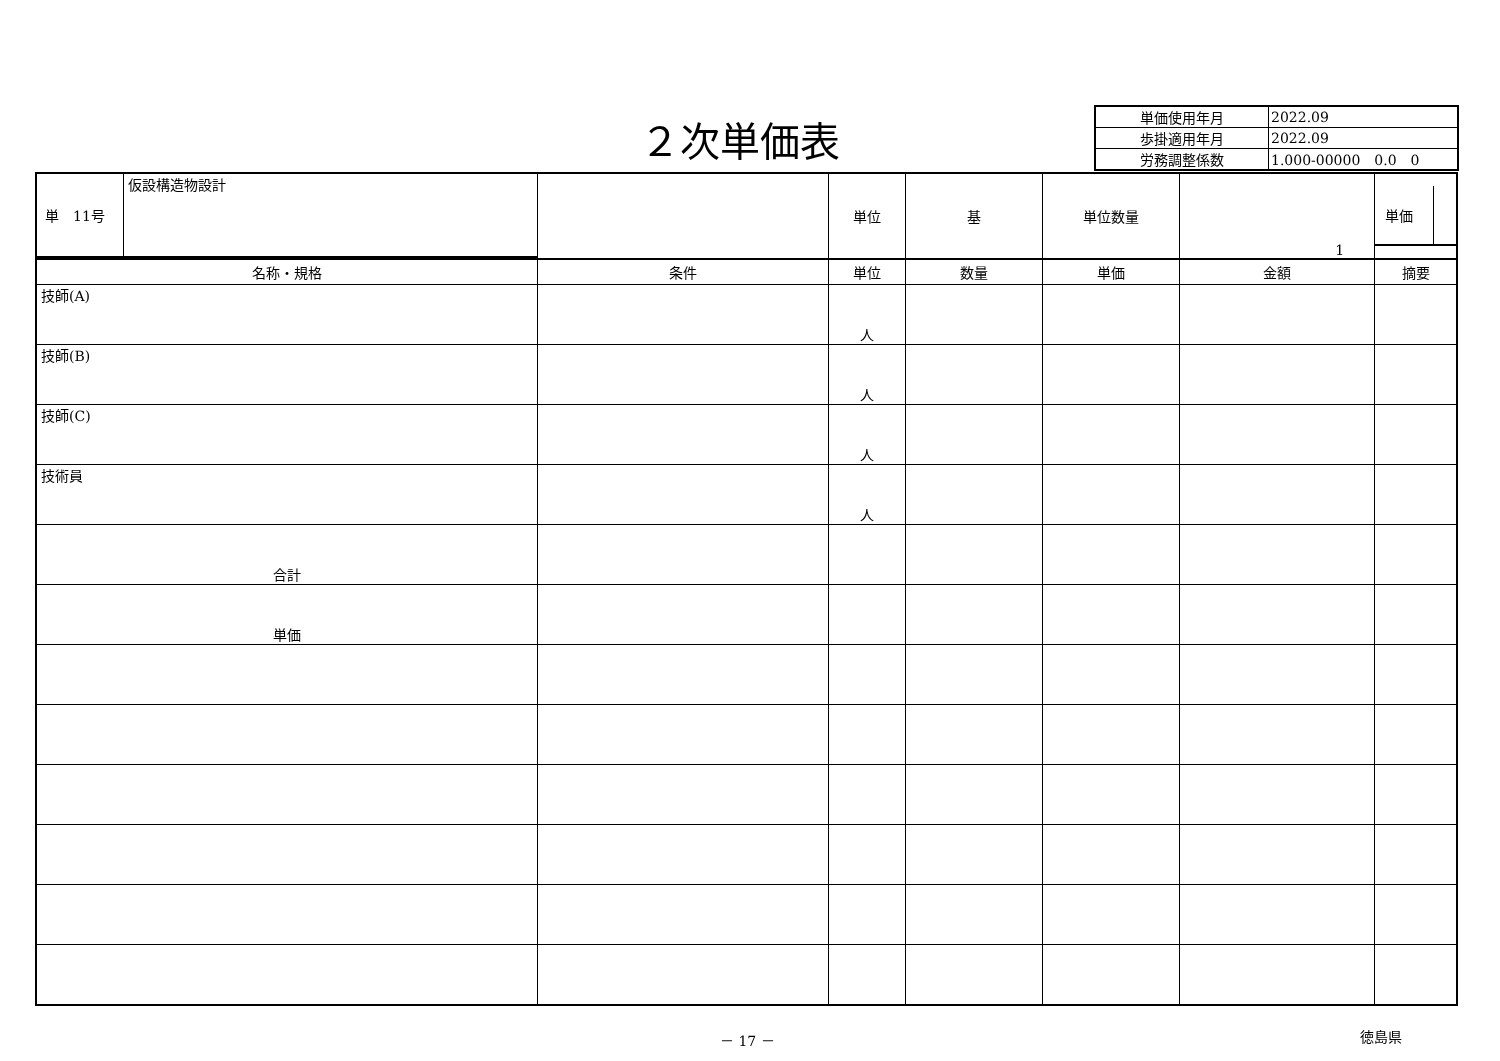２次単価表
| 単価使用年月 | 2022.09 |
| 歩掛適用年月 | 2022.09 |
| 労務調整係数 | 1.000-00000 0.0 0 |
| / 単 11号 / 仮設構造物設計 / | | 単位 | 基 | 単位数量 | 1 | / 単価 / / |
| 名称・規格 | 条件 | 単位 | 数量 | 単価 | 金額 | 摘要 |
| 技師(A) | | 人 | | | | |
| 技師(B) | | 人 | | | | |
| 技師(C) | | 人 | | | | |
| 技術員 | | 人 | | | | |
| 合計 | | | | | | |
| 単価 | | | | | | |
－ 17 － 徳島県